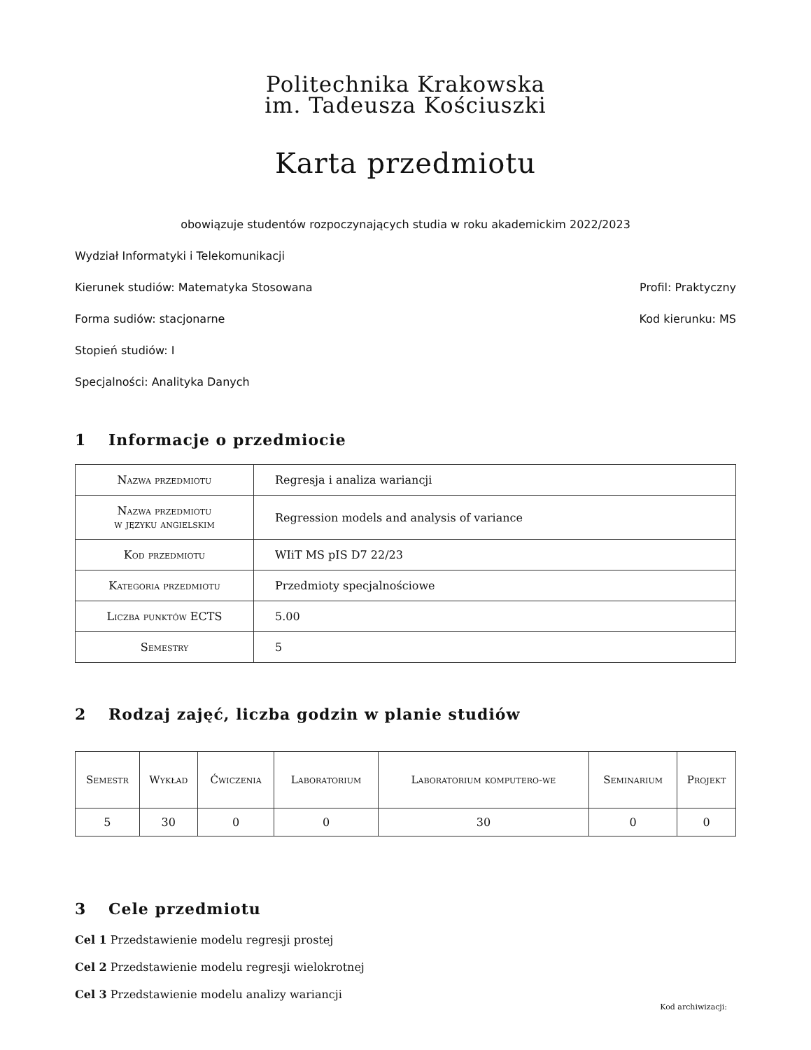Politechnika Krakowska
im. Tadeusza Kościuszki
Karta przedmiotu
obowiązuje studentów rozpoczynających studia w roku akademickim 2022/2023
Wydział Informatyki i Telekomunikacji
Kierunek studiów: Matematyka Stosowana Profil: Praktyczny
Forma sudiów: stacjonarne Kod kierunku: MS
Stopień studiów: I
Specjalności: Analityka Danych
1 Informacje o przedmiocie
| Nazwa przedmiotu | Regresja i analiza wariancji |
| Nazwa przedmiotu w języku angielskim | Regression models and analysis of variance |
| Kod przedmiotu | WIiT MS pIS D7 22/23 |
| Kategoria przedmiotu | Przedmioty specjalnościowe |
| Liczba punktów ECTS | 5.00 |
| Semestry | 5 |
2 Rodzaj zajęć, liczba godzin w planie studiów
| Semestr | Wykład | Ćwiczenia | Laboratorium | Laboratorium komputero-we | Seminarium | Projekt |
| --- | --- | --- | --- | --- | --- | --- |
| 5 | 30 | 0 | 0 | 30 | 0 | 0 |
3 Cele przedmiotu
Cel 1 Przedstawienie modelu regresji prostej
Cel 2 Przedstawienie modelu regresji wielokrotnej
Cel 3 Przedstawienie modelu analizy wariancji
Kod archiwizacji: